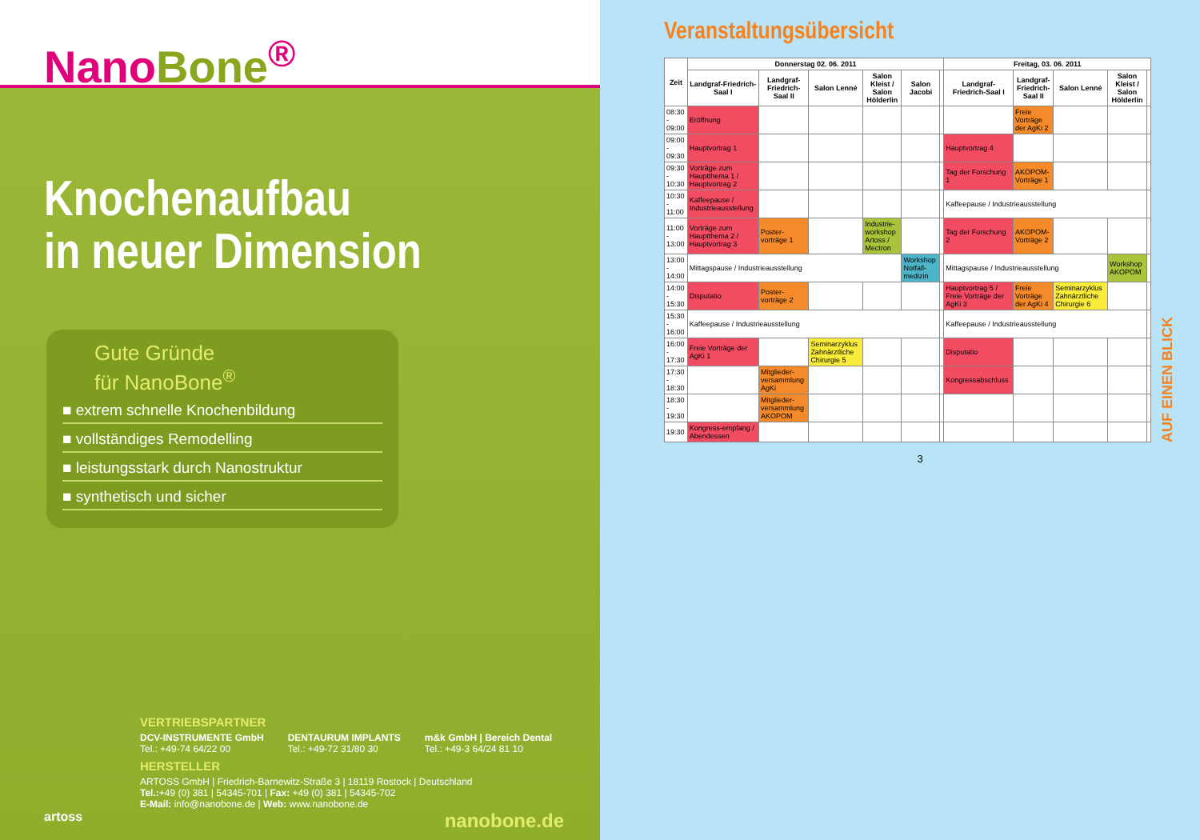NanoBone<sup>®</sup>
Knochenaufbau
in neuer Dimension
Gute Gründe
für NanoBone<sup>®</sup>
■ extrem schnelle Knochenbildung
■ vollständiges Remodelling
■ leistungsstark durch Nanostruktur
■ synthetisch und sicher
VERTRIEBSPARTNER
DCV-INSTRUMENTE GmbH
Tel.: +49-74 64/22 00
DENTAURUM IMPLANTS
Tel.: +49-72 31/80 30
m&k GmbH | Bereich Dental
Tel.: +49-3 64/24 81 10
HERSTELLER
ARTOSS GmbH | Friedrich-Barnewitz-Straße 3 | 18119 Rostock | Deutschland
Tel.:+49 (0) 381 | 54345-701 | Fax: +49 (0) 381 | 54345-702
E-Mail: info@nanobone.de | Web: www.nanobone.de
artoss nanobone.de
Veranstaltungsübersicht
| Zeit | Donnerstag 02. 06. 2011 | | | | | | Freitag, 03. 06. 2011 | | | | |
| --- | --- | --- | --- | --- | --- | --- | --- | --- | --- | --- | --- |
| | Landgraf-Friedrich-Saal I | Landgraf-Friedrich-Saal II | Salon Lenné | Salon Kleist / Salon Hölderlin | Salon Jacobi | | Landgraf-Friedrich-Saal I | Landgraf-Friedrich-Saal II | Salon Lenné | Salon Kleist / Salon Hölderlin | |
| 08:30 - 09:00 | Eröffnung | | | | | | | Freie Vorträge der AgKi 2 | | | |
| 09:00 - 09:30 | Hauptvortrag 1 | | | | | | Hauptvortrag 4 | | | | |
| 09:30 - 10:30 | Vorträge zum Hauptthema 1 / Hauptvortrag 2 | | | | | | Tag der Forschung 1 | AKOPOM-Vorträge 1 | | | |
| 10:30 - 11:00 | Kaffeepause / Industrieausstellung | | | | | | Kaffeepause / Industrieausstellung | | | | |
| 11:00 - 13:00 | Vorträge zum Hauptthema 2 / Hauptvortrag 3 | Poster-vorträge 1 | | Industrie-workshop Artoss / Mectron | | | Tag der Forschung 2 | AKOPOM-Vorträge 2 | | | |
| 13:00 - 14:00 | Mittagspause / Industrieausstellung | | | | Workshop Notfall-medizin | | Mittagspause / Industrieausstellung | | | Workshop AKOPOM | |
| 14:00 - 15:30 | Disputatio | Poster-vorträge 2 | | | | | Hauptvortrag 5 / Freie Vorträge der AgKi 3 | Freie Vorträge der AgKi 4 | Seminarzyklus Zahnärztliche Chirurgie 6 | | |
| 15:30 - 16:00 | Kaffeepause / Industrieausstellung | | | | | | Kaffeepause / Industrieausstellung | | | | |
| 16:00 - 17:30 | Freie Vorträge der AgKi 1 | | Seminarzyklus Zahnärztliche Chirurgie 5 | | | | Disputatio | | | | |
| 17:30 - 18:30 | | Mitglieder-versammlung AgKi | | | | | Kongressabschluss | | | | |
| 18:30 - 19:30 | | Mitglieder-versammlung AKOPOM | | | | | | | | | |
| 19:30 | Kongress-empfang / Abendessen | | | | | | | | | | |
AUF EINEN BLICK
3